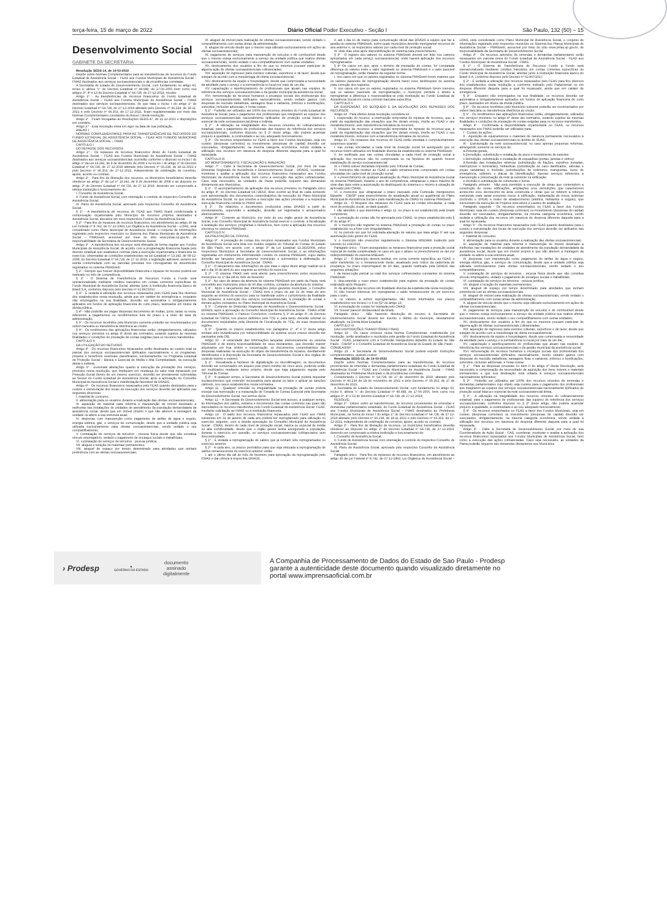terça-feira, 15 de março de 2022 Diário Oficial Poder Executivo - Seção I São Paulo, 132 (50) – 15
Desenvolvimento Social
GABINETE DA SECRETÁRIA
Resolução SEDS-14, de 14-03-2022
Dispõe sobre Normas Complementares para as transferências de recursos do Fundo Estadual de Assistência Social – FEAS aos Fundos Municipais de Assistência Social – FMAS destinados aos serviços socioassistenciais e dá providências correlatas.
A Secretária de Estado de Desenvolvimento Social, com fundamento no artigo 60, inciso II, alínea "c" do Decreto Estadual nº 49.688, de 17-06-2005 bem como nos artigos 3º, 4º e 13 do Decreto Estadual nº 64.728, de 27-12-2019, resolve:
Artigo 1º - As transferências de recursos financeiros do Fundo Estadual de Assistência Social – FEAS aos Fundos Municipais de Assistência Social – FMAS destinados aos serviços socioassistenciais, de que trata o inciso I do artigo 1º do Decreto Estadual nº 64.728, de 27-12-2019 alterado pelo Decreto nº 66.234, de 18-11-2021 e pelo Decreto nº 66.353, de 17-12-2021, ficam regulamentadas por meio das Normas Complementares constantes do Anexo I desta resolução.
Artigo 2º - Ficam revogadas as Resoluções SEDS-47, de 21-12-2021 e disposições em contrário.
Artigo 3.º - Esta resolução entra em vigor na data de sua publicação.
ANEXO I
NORMAS COMPLEMENTARES PARA AS TRANSFERÊNCIAS DE RECURSOS DO FUNDO ESTADUAL DE ASSISTÊNCIA SOCIAL – FEAS AOS FUNDOS MUNICIPAIS DE ASSISTÊNCIA SOCIAL – FMAS
CAPÍTULO I
DO REPASSE DOS RECURSOS
Artigo 1º - Os repasses de recursos financeiros direto do Fundo Estadual de Assistência Social – FEAS aos Fundos Municipais de Assistência Social – FMAS destinados aos serviços socioassistenciais ocorrerão conforme o disposto no inciso I do artigo 1º da Lei 13.242, de 8 de dezembro de 2008 e no inciso I do artigo 1º do Decreto Estadual nº 64.728, de 27-12-2019 alterado pelo Decreto nº 66.234, de 18-11-2021 e pelo Decreto nº 66.353, de 17-12-2021, independente de celebração de convênio, ajuste, acordo ou contrato.
Artigo 2º - Para fins de liberação dos recursos, os Municípios beneficiários deverão obedecer ao artigo 2º da Lei nº 13.242, de 8 de dezembro de 2008 e ao disposto no artigo 2º do Decreto Estadual nº 64.728, de 27-12-2019, devendo ser comprovado a efetiva instituição e funcionamento de:
I. Conselho de Assistência Social;
II. Fundo de Assistência Social, com orientação e controle do respectivo Conselho de Assistência Social;
III. Plano de Assistência Social, aprovado pelo respectivo Conselho de Assistência Social.
§ 1º - A transferência de recursos do FEAS aos FMAS ficará condicionada à comprovação orçamentária pelo Município de recursos próprios destinados à Assistência Social, alocados em seus respectivos Fundos de Assistência Social.
§ 2º - Para fins de repasses de recursos financeiros, em atendimento ao artigo 30 da Lei Federal nº 8.742, de 07-12-1993, Lei Orgânica de Assistência Social – LOAS, será considerado como Plano Municipal de Assistência Social, o conjunto de informações registrado pelo respectivo município no Sistema dos Planos Municipais de Assistência Social – PMASweb, acessível por meio do sítio www.pmas.sp.gov.br, de responsabilidade da Secretaria de Desenvolvimento Social.
Artigo 3º - A transferência dos recursos será efetuada de forma regular aos Fundos Municipais de Assistência Social, de acordo com a programação financeira fixada pelo decreto estadual que estabelece normas para a execução orçamentária e financeira do exercício, observadas as condições estabelecidas na Lei Estadual nº 13.242, de 08-12-2008, no Decreto Estadual nº 64.728, de 27-12-2019, e legislação aplicável, sempre em estrita conformidade com as parcelas previstas nos cronogramas de desembolso registrados no sistema PMASweb.
§ 1º - Sempre que houver disponibilidade financeira o repasse de recurso poderá ser realizado no mês de competência.
§ 2º - O Sistema de Transferência de Recursos Fundo a Fundo será operacionalizado mediante créditos bancários em contas correntes específicas do Fundo Municipal de Assistência Social, abertas junto à instituição financeira Banco do Brasil S.A, conforme disposto pelo Decreto nº 62.867/2017.
§ 3º - É vedada a utilização dos recursos repassados pelo FEAS para fins diversos dos estabelecidos nesta resolução, ainda que em caráter de emergência e, enquanto não empregados na sua finalidade, deverão ser automática e obrigatoriamente aplicados em fundos de aplicação financeira de curto prazo, lastreados em títulos da dívida pública.
§ 4º - Não poderão ser pagas despesas decorrentes de multas, juros, taxas ou mora, referentes a pagamentos ou recolhimentos fora do prazo e a título de taxa de administração.
§ 5º - Os recursos recebidos pelo Município somente poderão ser movimentados por ordem bancária ou transferência eletrônica ao credor.
§ 6º - Os rendimentos das aplicações financeiras serão, obrigatoriamente, utilizados nos serviços previstos no artigo 4º deste ato normativo, estando sujeitos às mesmas finalidades e condições de prestação de contas exigidas para os recursos transferidos.
CAPÍTULO II
DA UTILIZAÇÃO DO RECURSO
Artigo 4º - Os recursos financeiros repassados serão destinados ao custeio total ou parcial dos serviços socioassistenciais tipificados nacionalmente e os programas, projetos e benefícios eventuais classificados, exclusivamente, no Programa Estadual de Proteção Social – Básica e Especial de Média e Alta Complexidade, na execução direta e indireta.
Artigo 5º - Eventuais alterações quanto à execução da prestação dos serviços, previstos nesta resolução, que impliquem em mudança do valor total repassado por Proteção Social dentro de um mesmo exercício, deverão ser previamente submetidas ao Gestor do Fundo Estadual de Assistência Social, após a aprovação do Conselho Municipal de Assistência Social e manifestação favorável da DRADS.
Artigo 6º - Os recursos financeiros repassados pelo FEAS quando destinados para o custeio e estruturação dos locais de execução dos serviços deverão ser aplicados nas seguintes despesas:
I. material de consumo;
II. alimentação para os usuários durante a realização das ofertas socioassistenciais;
III. aquisição de material para reforma e manutenção de imóvel destinado a melhorias nas instalações de unidades de atendimento da população demandatária da assistência social, desde que em imóvel próprio e que não alterem a metragem da unidade ou altere a sua estrutura atual;
IV. despesas com manutenção como pagamento de tarifas de água e esgoto, energia elétrica, gás, e serviços de comunicação, desde que a unidade pública seja utilizada exclusivamente para ofertas socioassistenciais, sendo vedado o seu compartilhamento;
V. contratação de serviços de terceiros - pessoa física desde que não constitua vínculo empregatício, vedado o pagamento de encargos sociais e trabalhistas;
VI. contratação de serviços de terceiros - pessoa jurídica;
VII. aluguel e locação de materiais permanentes;
VIII. aluguel de espaço por tempo determinado para atividades que tenham pertinência com as ofertas socioassistenciais;
IX. aluguel de imóvel para realização de ofertas socioassistenciais, sendo vedado o compartilhamento com outras áreas da administração;
X. aluguel de veículo desde que o mesmo seja utilizado exclusivamente em ações de ofertas socioassistenciais;
XI. pagamento de serviços para manutenção de veículos e de combustível desde que o mesmo esteja exclusivamente a serviço da unidade pública que realiza ofertas socioassistenciais, sendo vedado o seu compartilhamento com outras unidades;
XII. deslocamento dos usuários a fim de que os mesmos possam participar de alguma ação de ofertas socioassistenciais cofinanciadas;
XIII. aquisição de ingressos para eventos culturais, esportivos e de lazer, desde que estejam de acordo com a metodologia de oferta socioassistencial.
XIV. deslocamento da equipe e hospedagem, desde que comprovada a necessidade da atividade para o serviço e a permanência no local por mais de um dia;
XV. capacitação e aperfeiçoamento de profissionais que atuam nas equipes de referência dos serviços socioassistenciais e da gestão municipal da assistência social;
XVI. remuneração de recursos humanos e encargos sociais dos profissionais dos serviços socioassistenciais tipificados nacionalmente, sendo vedado gastos com despesas de rescisão trabalhista, vantagens fixas e variáveis, prêmios e bonificações, subsídios, inclusive adicionais, e horas extras;
§ 1º - Poderão ser utilizados até 100% dos recursos oriundos do Fundo Estadual de Assistência Social, para o pagamento dos profissionais que integrarem as equipes dos serviços socioassistenciais nacionalmente tipificados de proteção social básica e especial da rede socioassistencial direta e indireta.
§ 2º - A utilização na integralidade dos recursos oriundos do cofinanciamento estadual, para o pagamento de profissionais das equipes de referência dos serviços socioassistenciais, conforme disposto no § 2º deste artigo, não poderá acarretar prejuízo à qualidade, à continuidade e ao seu adequado funcionamento.
§ 3º - Os recursos empenhados no FEAS a favor dos Fundos Municipais, seja em custeio (despesas correntes) ou investimento (despesas de capital) deverão ser executados, obrigatoriamente, na mesma categoria econômica, sendo vedada a utilização dos recursos em natureza de despesa diferente daquela para a qual foi repassada.
CAPÍTULO III
DO MONITORAMENTO, FISCALIZAÇÃO E AVALIAÇÃO
Artigo 7º - Cabe à Secretaria de Desenvolvimento Social, por meio de suas Diretorias Regionais de Assistência e Desenvolvimento Social - DRADS, coordenar, monitorar e avaliar a aplicação dos recursos financeiros repassados aos Fundos Municipais de Assistência Social, bem como a execução das ações cofinanciadas. Caso seja necessário, as unidades da Pasta poderão requerer tais demandas diretamente aos Municípios.
§ 1º - O acompanhamento da aplicação dos recursos previstos no Parágrafo único do artigo 4º, do Decreto Estadual 64.728/19, deve ocorrer ao final de cada semestre com apresentação dos documentos comprobatórios da execução do Plano Municipal de Assistência Social, no que envolve a execução das ações previstas e a respectiva execução financeira contida no PMAS web.
§ 2º - Os relatórios e documentos produzidos pelas DRADS a partir do monitoramento, supervisão e avaliação, deverão ser registrados e armazenados eletronicamente.
Artigo 8º - Compete ao Município, por meio de seu órgão gestor de Assistência Social, e ao Conselho Municipal de Assistência Social exercer o controle, a fiscalização e avaliação dos serviços, programas e benefícios, bem como a aplicação dos recursos previstos no sistema PMASweb.
CAPÍTULO IV
DA PRESTAÇÃO DE CONTAS
Artigo 9º - A prestação de contas dos recursos repassados aos Fundos Municipais de Assistência Social será feita nos moldes exigidos do Tribunal de Contas do Estado de São Paulo, em acordo com o artigo 3º da Lei Estadual 13.242/2008, pelos respectivos Municípios à Secretaria de Desenvolvimento Social, e as informações registradas em instrumento informatizado contido no sistema PMASweb, cujos dados deverão ser lançados pelos gestores municipais e submetidos à deliberação do Conselho Municipal de Assistência Social - CMAS.
§ 1º - O lançamento das informações de que trata o caput deste artigo realizar-se-á até o dia 30 de abril do ano seguinte ao término do exercício.
§ 2º - O sistema PMAS web será aberto para preenchimento pelos respectivos municípios no 1º dia útil do mês de fevereiro
§ 3º - No caso de atraso da abertura do sistema PMASweb por parte da Pasta, será concedido aos municípios prazo de 60 dias corridos, contados da abertura do sistema.
§ 4º - Após o lançamento das informações pelos gestores municipais, o Conselho Municipal de Assistência Social – CMAS terá o prazo de até 31 de maio do ano seguinte ao término do exercício para se manifestar sobre o cumprimento da finalidade dos repasses, a execução dos serviços socioassistenciais, a prestação de contas e demais ações constantes no Plano Municipal de Assistência Social.
§ 5º - Compete às Diretorias Regionais de Assistência e Desenvolvimento Social - DRADS, após a aprovação do Conselho Municipal de Assistência Social - CMAS emitir no sistema PMASweb, o Parecer Conclusivo, conforme § 3º do artigo 6º, do Decreto Estadual 64.728/19, nos prazos definidos pelo TCE e, para tanto, deverão solicitar os documentos requisitados pela Diretoria de Fiscalização do TCE, de suas respectivas regiões.
§ 6º - Quando os prazos estabelecidos nos parágrafos 1º, 4º e 5º deste artigo tenham sido inviabilizados por indisponibilidade do sistema novos prazos deverão der pactuados pela CIB.
Artigo 10 - A veracidade das informações lançadas eletronicamente no sistema PMASweb é de inteira responsabilidade de seus declarantes, que deverão manter arquivados em boa ordem e conservação, os documentos comprobatórios das despesas realizadas na execução do objeto da transferência do repasse, devidamente identificados e à disposição da Secretaria de Desenvolvimento Social e dos órgãos de controle interno e externo.
§ 1º - Ressalvada a hipótese de digitalização ou microfilmagem, os documentos deverão ser conservados em arquivo pelo prazo mínimo de cinco anos, podendo então ser inutilizados mediante termo próprio, desde que haja julgamento regular pelo Tribunal de Contas.
§ 2º - A qualquer tempo, a Secretaria de Desenvolvimento Social poderá requisitar esclarecimentos que entender necessários para apurar os fatos e aplicar as sanções cabíveis, nos casos estabelecidos nesta normativa.
Artigo 11 - Qualquer omissão ou irregularidade na prestação de contas poderá ensejar sua reprovação e a instauração de Tomada de Contas Especial pela Secretaria de Desenvolvimento Social, nos termos da lei.
Artigo 12 – A Secretaria de Desenvolvimento Social terá acesso, a qualquer tempo, às informações dos saldos, extratos e documentos das contas correntes nas quais são depositados os recursos transferidos pelo Fundo Estadual de Assistência Social -FEAS, mediante solicitação ao FMAS ou à instituição financeira.
Artigo 13 - O saldo dos recursos financeiros repassados pelo FEAS aos FMAS existentes em 31 de janeiro de cada ano poderá ser reprogramado para utilização no exercício seguinte, com a devida aprovação do Conselho Municipal de Assistência Social - CMAS, dentro de cada nível de proteção social, básica ou especial de média ou alta complexidade, desde que o órgão gestor tenha assegurado à população, durante o exercício em questão, os serviços socioassistenciais cofinanciados sem descontinuidade.
§ 1º - É vedada a reprogramação de saldos que já tenham sido reprogramados no exercício anterior.
§ 2º - A cada ano, os prazos permitidos para que seja efetuada a reprogramação de saldos remanescentes do exercício anterior serão:
I. até o último dia útil do mês de fevereiro para aprovação da reprogramação pelo CMAS e dar ciência à respectiva DRADS;
II. até o dia 15 de março para comunicação oficial das DRADS à equipe que faz a gestão do sistema PMASweb, sobre quais municípios deverão reprogramar recursos do ano anterior e, os respectivos valores por cada nível de proteção social;
III. vinte dias úteis após disponibilização do sistema para preenchimento.
§ 3º - O registro dos valores no sistema PMASweb deverá ser feito nos campos apropriados em cada serviço socioassistencial, onde haverá aplicação dos recursos reprogramados.
§ 4º Os casos em que, após o término da prestação de contas, for constatada diferença de valores entre o valor registrado no sistema PMASweb e o valor passível de reprogramação, serão tratados da seguinte forma:
I. nos casos em que os valores registrados no sistema PMASweb forem maiores que os valores passíveis de reprogramação deverá haver novo desbloqueio do sistema para correção dos registros;
II. nos casos em que os valores registrados no sistema PMASweb forem menores que os valores passíveis de reprogramação, o município perderá o direito a reprogramar a diferença e responsabiliza-se pela restituição ao Fundo Estadual de Assistência Social em conta corrente bancária específica.
CAPÍTULO V
DA SUSPENSÃO, DO BLOQUEIO E DA DEVOLUÇÃO DOS REPASSES DOS RECURSOS
Artigo 14 - Para efeitos desta resolução considera-se:
I. suspensão do recurso: a interrupção temporária do repasse de recursos, que, a partir da regularização das situações que lhe deram ensejo, impõe ao FEAS o seu restabelecimento, sem transferência retroativa de recursos;
II. bloqueio de recursos: a interrupção temporária do repasse de recursos que, a partir da regularização das situações que lhe deram ensejo, impõe ao FEAS o seu restabelecimento, inclusive com a transferência retroativa de recursos.
Artigo 15 - Os repasses dos recursos do FEAS serão imediata e compulsoriamente suspensos quando:
I. nas contas vinculadas a cada nível de proteção social for averiguado que os recursos forem utilizados em finalidade diversa da estabelecida no sistema PMASweb;
II. for verificado que nas contas vinculadas a cada nível de proteção social a aplicação dos recursos não foi comprovada ou na hipótese de quando houver paralisação do serviço socioassistencial;
III. o FMAS estiver declarado impedido pelo Tribunal de Contas;
IV. município não restituir ao FEAS o saldo remanescente comprovado em contas vinculadas em cada nível de proteção social;
V. o preenchimento de qualquer atualização do Plano Municipal de Assistência Social no sistema PMASweb, durante o ano de competência, ultrapassar o prazo máximo de vinte dias úteis entre a autorização do desbloqueio do sistema e o retorno à situação de aprovado pelo CMAS;
VI. o município que ultrapassar o prazo pactuado pela Comissão Intergestores Bipartite - CIB/SP para preenchimento de atualização anual ou quadrienal do Plano Municipal de Assistência Social e para manifestação do CMAS no sistema PMASweb.
Artigo 16 - O bloqueio dos repasses do FEAS para as contas vinculadas, a cada nível de proteção social, se dará quando:
I. não atendido o que determina o artigo 12, no prazo a ser estabelecido pela Drads competente;
II. a prestação de contas não for apreciada pelo CMAS, no prazo estabelecido pelo § 4º do artigo 9º;
III. o município não registrar no sistema PMASweb a prestação de contas no prazo estabelecido ou a fizer com irregularidades;
IV. no período em que for solicitada alteração de valores que trata artigo 5º até sua autorização pelo gestor do FEAS;
V. o município não preencher regularmente o Sistema MSEWeb instituído pelo Decreto 62.134/2016.
Parágrafo único - Ficam assegurados os repasses financeiros para a proteção social especial de média complexidade no caso em que o atraso no preenchimento se der por indisponibilidade do sistema MSEweb.
Artigo 17 - O Município deverá restituir, em conta corrente específica, ao FEAS, o valor transferido ou o remanescente deste, atualizado pelo índice da caderneta de poupança, no prazo improrrogável de 30 dias, quando notificado pela DRADS das seguintes situações:
I. da inexecução parcial ou total dos serviços cofinanciados constantes do sistema PMASweb;
II. descumprido o novo prazo estabelecido para registro da prestação de contas estipulado após bloqueio;
III. da aplicação dos recursos em finalidade diversa da estabelecida nesta resolução;
IV. não houver interesse em reprogramar o saldo remanescente de um exercício para o outro.
V. os valores a serem reprogramados não forem informados nos prazos estabelecidos nos incisos I e II do §2º do artigo 13;
VI. a prestação de contas for rejeitada pelo CMAS;
VII. houver parecer desfavorável da Drads.
Parágrafo único - Não havendo devolução do recurso à Secretaria de Desenvolvimento Social deverá ser inscrito o débito do município, devidamente atualizado, na Dívida Ativa Estadual.
CAPÍTULO VI
DAS DISPOSIÇÕES TRANSITÓRIAS FINAIS
Artigo 18 - Os casos omissos nesta Norma Complementar, estabelecida por resolução, serão analisados e resolvidos pela gestão do Fundo Estadual de Assistência Social - FEAS, juntamente com a Comissão Intergestores Bipartite do Estado de São Paulo - CIB/SP e o Conselho Estadual de Assistência Social do Estado de São Paulo - CONSEAS/SP.
Artigo 19 - A Secretaria de Desenvolvimento Social poderá expedir Instruções complementares, quando couber.
Resolução SEDS-15, de 14-03-2022
Dispõe sobre Normas Complementares para as transferências de recursos provenientes de emendas e demandas parlamentares estaduais do Fundo Estadual de Assistência Social – FEAS aos Fundos Municipais de Assistência Social – FMAS destinados às Prefeituras Municipais e dá providências correlatas.
Considerando o Decreto nº 64.728, de 27 de dezembro de 2019, alterado pelo Decreto nº 66.234 de 18 de novembro de 2021 e pelo Decreto nº 66.353, de 17 de dezembro de 2021;
A Secretária de Estado de Desenvolvimento Social, com fundamento no artigo 60, inciso II, alínea "c" do Decreto Estadual nº 49.688, de 17-06-2005, bem como nos artigos 3º, 4º e 13 do Decreto Estadual nº 64.728, de 27-12-2019;
RESOLVE:
Artigo 1º - Dispor sobre as transferências, de recursos provenientes de emendas e demandas parlamentares estaduais, do Fundo Estadual de Assistência Social – FEAS aos Fundos Municipais de Assistência Social – FMAS destinados às Prefeituras Municipais, na forma do inciso I do artigo 1º do Decreto Estadual nº 64.728, de 27-12-2019 alterado pelo Decreto nº 66.234, de 18-11-2021 e pelo Decreto nº 66.353, de 17-12-2021, independente de celebração de convênio, ajuste, acordo ou contrato.
Artigo 2º - Para fins de liberação de recursos, os municípios beneficiários deverão obedecer ao disposto no artigo 2º do Decreto Estadual nº 64.728, de 27-12-2019, devendo ser comprovado a efetiva instituição e funcionamento de:
I. Conselho de Assistência Social;
II. Fundo de Assistência Social, com orientação e controle do respectivo Conselho de Assistência Social;
III. Plano de Assistência Social, aprovado pelo respectivo Conselho de Assistência Social.
Parágrafo único - Para fins de repasses de recursos financeiros, em atendimento ao artigo 30 da Lei Federal nº 8.742, de 07-12-1993, Lei Orgânica de Assistência Social – LOAS, será considerado como Plano Municipal de Assistência Social, o conjunto de informações registrado pelo respectivo município no Sistema dos Planos Municipais de Assistência Social – PMASweb, acessível por meio do sítio www.pmas.sp.gov.br, de responsabilidade da Secretaria de Desenvolvimento Social.
Artigo 3º - Os recursos advindos de emendas e demandas parlamentares serão repassados em parcela única do Fundo Estadual de Assistência Social - FEAS aos Fundos Municipais de Assistência Social - FMAS.
§ 1º - O Sistema de Transferência de Recursos Fundo a Fundo será operacionalizado mediante créditos bancários em contas correntes específicas do Fundo Municipal de Assistência Social, abertas junto à instituição financeira Banco do Brasil S.A, conforme disposto pelo Decreto nº 62.867/2017.
§ 2º - É vedada a utilização dos recursos repassados pelo FEAS para fins diversos dos estabelecidos nesta resolução e conforme indicado pelo Parlamentar ou em despesa diferente daquela para a qual foi repassado, ainda que em caráter de emergência.
§ 3º - Enquanto não empregados na sua finalidade, os recursos deverão ser automática e obrigatoriamente aplicados em fundos de aplicação financeira de curto prazo, lastreados em títulos da dívida pública.
§ 4º - Os recursos recebidos pelo Município somente poderão ser movimentados por ordem bancária ou transferência eletrônica ao credor.
§ 5º - Os rendimentos das aplicações financeiras serão, obrigatoriamente, utilizados nos serviços previstos no artigo 4º deste ato normativo, estando sujeitos às mesmas finalidades e condições de prestação de contas exigidas para os recursos transferidos.
Artigo 4º - Confirmada a disponibilidade orçamentária no FEAS, os recursos repassados aos FMAS poderão ser utilizados para:
I - Custeio de ações;
II - Aquisição de equipamentos e materiais de natureza permanente necessários à execução das ofertas socioassistenciais no âmbito do SUAS;
III - Estruturação da rede socioassistencial, no caso apenas pequenas reformas, abrangendo somente os serviços de:
a.Pinturas gerais;
b.Demolição, substituição e instalação de pisos e revestimento de paredes;
c.Demolição, substituição e instalação de esquadrias (portas, janelas e vidros);
d.Revisão das instalações elétricas (substituição de fiações, espelhos tomadas, interruptores e luminárias), hidráulicas (substituição de cano danificados, válvulas e peças sanitárias) e incêndio (substituições de extintores, mangueiras, luzes de emergência, splinters e placas de identificação). Apenas serviços referentes a manutenção e preservação da rede já existente na edificação.
e.Revisão e substituição de coberturas e forros.
Parágrafo primeiro - Não será permitido a execução de obras que contemplem a construção de novas edificações, ampliações e/ou demolições que caracterizem acréscimo e/ou decréscimo de área construída e obras que se referem a reforços estruturais para sanar possíveis riscos à edificação, implantação de novos sistemas (Incêndio e SPDA) e redes de abastecimento (elétrica, hidráulica e esgoto), que necessitam da execução de Projetos executivos e Laudos de avaliação.
Parágrafo segundo - Os recursos empenhados no FEAS a favor dos Fundos Municipais, seja em custeio (despesas correntes) ou investimento (despesas de capital) deverão ser executados, obrigatoriamente, na mesma categoria econômica, sendo vedada a utilização dos recursos em natureza de despesa diferente daquela para a qual foi repassada.
Artigo 5º - Os recursos financeiros repassados pelo FEAS quando destinados para o custeio e estruturação dos locais de execução dos serviços deverão ser aplicados nas seguintes despesas:
I. material de consumo;
II. alimentação para os usuários durante a realização das ofertas socioassistenciais;
III. aquisição de material para reforma e manutenção de imóvel destinado a melhorias nas instalações de unidades de atendimento da população demandatária da assistência social, desde que em imóvel próprio e que não alterem a metragem da unidade ou altere a sua estrutura atual;
IV. despesas com manutenção como pagamento de tarifas de água e esgoto, energia elétrica, gás, e serviços de comunicação, desde que a unidade pública seja utilizada exclusivamente para ofertas socioassistenciais, sendo vedado o seu compartilhamento;
V. contratação de serviços de terceiros - pessoa física desde que não constitua vínculo empregatício, vedado o pagamento de encargos sociais e trabalhistas;
VI. contratação de serviços de terceiros - pessoa jurídica;
VII. aluguel e locação de materiais permanentes;
VIII. aluguel de espaço por tempo determinado para atividades que tenham pertinência com as ofertas socioassistenciais;
IX. aluguel de imóvel para realização de ofertas socioassistenciais, sendo vedado o compartilhamento com outras áreas da administração;
X. aluguel de veículo desde que o mesmo seja utilizado exclusivamente em ações de ofertas socioassistenciais;
XI. pagamento de serviços para manutenção de veículos e de combustível desde que o mesmo esteja exclusivamente a serviço da unidade pública que realiza ofertas socioassistenciais, sendo vedado o seu compartilhamento com outras unidades;
XII. deslocamento dos usuários a fim de que os mesmos possam participar de alguma ação de ofertas socioassistenciais cofinanciadas;
XIII. aquisição de ingressos para eventos culturais, esportivos e de lazer, desde que estejam de acordo com a metodologia de oferta socioassistencial.
XIV. deslocamento da equipe e hospedagem, desde que comprovada a necessidade da atividade para o serviço e a permanência no local por mais de um dia;
XV. capacitação e aperfeiçoamento de profissionais que atuam nas equipes de referência dos serviços socioassistenciais e da gestão municipal da assistência social;
XVI. remuneração de recursos humanos e encargos sociais dos profissionais dos serviços socioassistenciais tipificados nacionalmente, sendo vedado gastos com despesas de rescisão trabalhista, vantagens fixas e variáveis, prêmios e bonificações, subsídios, inclusive adicionais, e horas extras.
§ 1º - Para as despesas previstas no item II do artigo 4º desta Resolução, será necessário a comprovação da necessidade da aquisição dos bens móveis e materiais permanentes e que sua destinação está voltada à serviços socioassistenciais nacionalmente tipificados;
§ 2º - Poderão ser utilizados até 100% dos recursos oriundos de emendas e demandas parlamentares cujo objeto seja custeio para o pagamento dos profissionais que integrarem as equipes dos serviços socioassistenciais nacionalmente tipificados de proteção social básica e especial da rede socioassistencial direta.
§ 3º - A utilização na integralidade dos recursos oriundos do cofinanciamento estadual, para o pagamento de profissionais das equipes de referência dos serviços socioassistenciais, conforme disposto no § 2º deste artigo, não poderá acarretar prejuízo à qualidade, à continuidade e ao seu adequado funcionamento.
§ 4º - Os recursos empenhados no FEAS a favor dos Fundos Municipais, seja em custeio (despesas correntes) ou investimento (despesas de capital) deverão ser executados, obrigatoriamente, na mesma categoria econômica, sendo vedada a utilização dos recursos em natureza de despesa diferente daquela para a qual foi repassada.
Artigo 6º - Cabe à Secretaria de Desenvolvimento Social, por meio de sua Coordenadoria de Ação Social - CAS, coordenar, monitorar e avaliar a aplicação dos recursos financeiros repassados aos Fundos Municipais de Assistência Social, bem como a execução das ações cofinanciadas. Caso seja necessário, as unidades da Pasta poderão requerer tais demandas diretamente aos Municípios.
› Prodesp ▲
GOVERNO DO ESTADO documento
assinado
digitalmente
A Companhia de Processamento de Dados do Estado de Sao Paulo - Prodesp
garante a autenticidade deste documento quando visualizado diretamente no
portal www.imprensaoficial.com.br